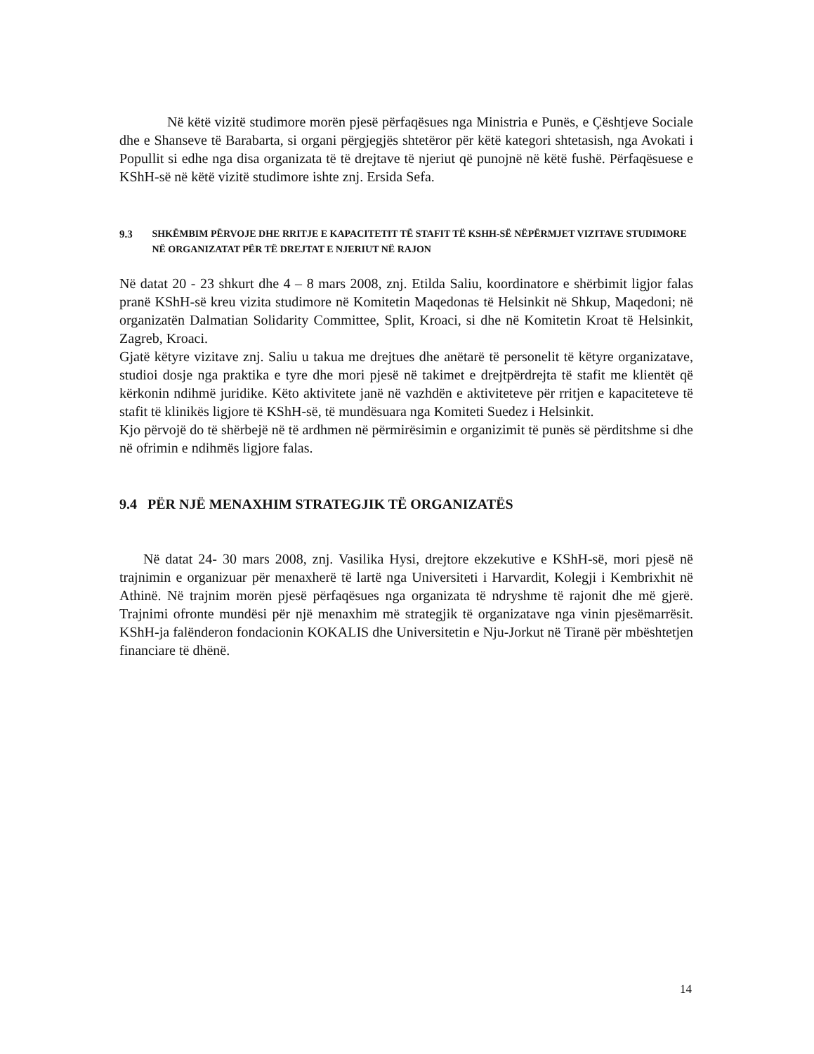Në këtë vizitë studimore morën pjesë përfaqësues nga Ministria e Punës, e Çështjeve Sociale dhe e Shanseve të Barabarta, si organi përgjegjës shtetëror për këtë kategori shtetasish, nga Avokati i Popullit si edhe nga disa organizata të të drejtave të njeriut që punojnë në këtë fushë. Përfaqësuese e KShH-së në këtë vizitë studimore ishte znj. Ersida Sefa.
9.3 SHKËMBIM PËRVOJE DHE RRITJE E KAPACITETIT TË STAFIT TË KSHH-SË NËPËRMJET VIZITAVE STUDIMORE NË ORGANIZATAT PËR TË DREJTAT E NJERIUT NË RAJON
Në datat 20 - 23 shkurt dhe 4 – 8 mars 2008, znj. Etilda Saliu, koordinatore e shërbimit ligjor falas pranë KShH-së kreu vizita studimore në Komitetin Maqedonas të Helsinkit në Shkup, Maqedoni; në organizatën Dalmatian Solidarity Committee, Split, Kroaci, si dhe në Komitetin Kroat të Helsinkit, Zagreb, Kroaci.
Gjatë këtyre vizitave znj. Saliu u takua me drejtues dhe anëtarë të personelit të këtyre organizatave, studioi dosje nga praktika e tyre dhe mori pjesë në takimet e drejtpërdrejta të stafit me klientët që kërkonin ndihmë juridike. Këto aktivitete janë në vazhdën e aktiviteteve për rritjen e kapaciteteve të stafit të klinikës ligjore të KShH-së, të mundësuara nga Komiteti Suedez i Helsinkit.
Kjo përvojë do të shërbejë në të ardhmen në përmirësimin e organizimit të punës së përditshme si dhe në ofrimin e ndihmës ligjore falas.
9.4 PËR NJË MENAXHIM STRATEGJIK TË ORGANIZATËS
Në datat 24- 30 mars 2008, znj. Vasilika Hysi, drejtore ekzekutive e KShH-së, mori pjesë në trajnimin e organizuar për menaxherë të lartë nga Universiteti i Harvardit, Kolegji i Kembrixhit në Athinë. Në trajnim morën pjesë përfaqësues nga organizata të ndryshme të rajonit dhe më gjerë. Trajnimi ofronte mundësi për një menaxhim më strategjik të organizatave nga vinin pjesëmarrësit. KShH-ja falënderon fondacionin KOKALIS dhe Universitetin e Nju-Jorkut në Tiranë për mbështetjen financiare të dhënë.
14